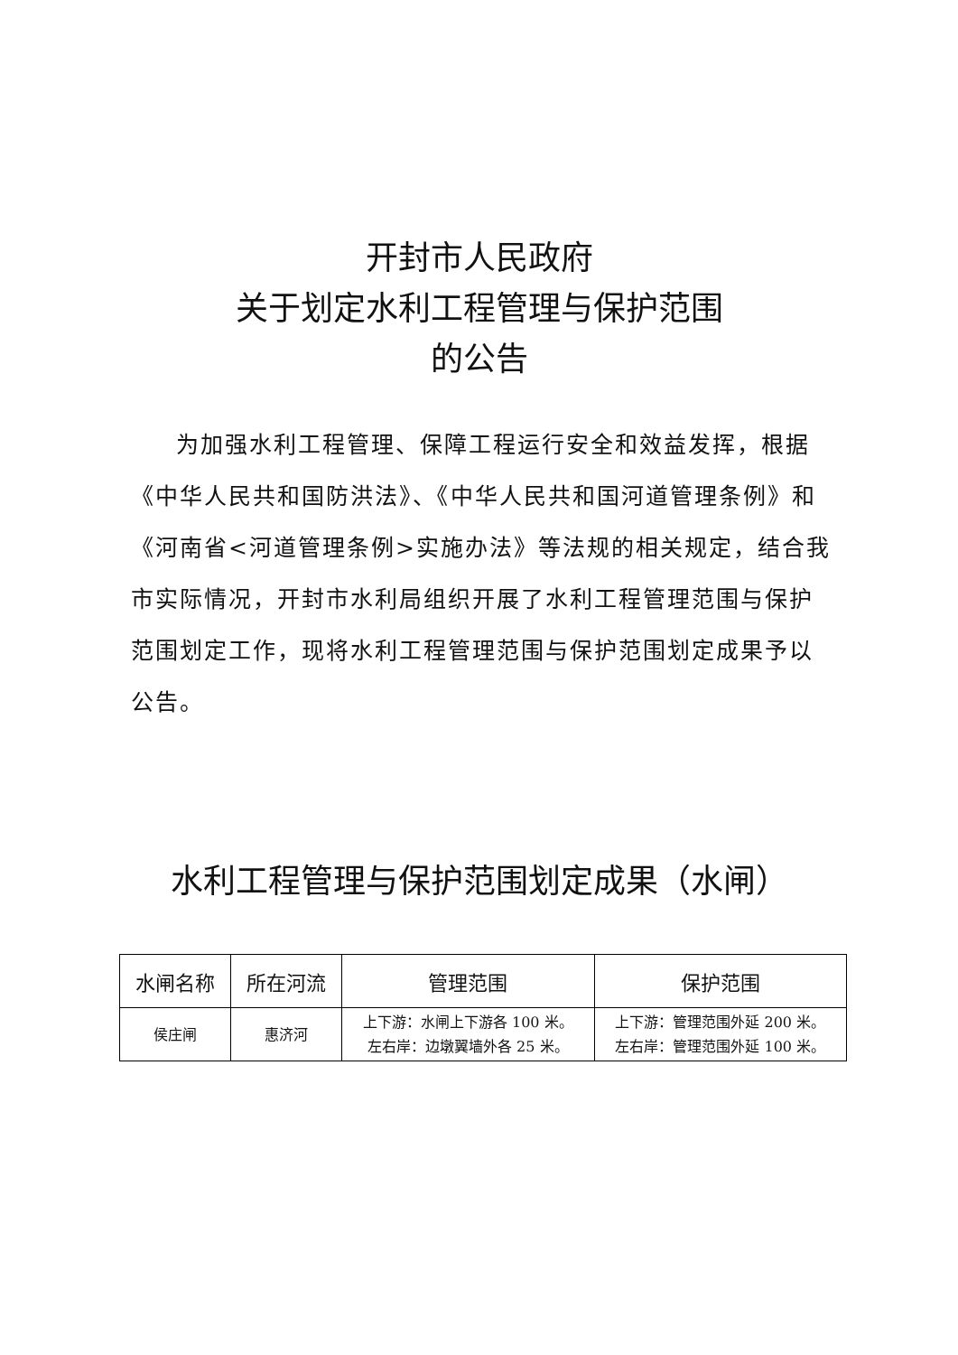开封市人民政府
关于划定水利工程管理与保护范围
的公告
为加强水利工程管理、保障工程运行安全和效益发挥，根据《中华人民共和国防洪法》、《中华人民共和国河道管理条例》和《河南省<河道管理条例>实施办法》等法规的相关规定，结合我市实际情况，开封市水利局组织开展了水利工程管理范围与保护范围划定工作，现将水利工程管理范围与保护范围划定成果予以公告。
水利工程管理与保护范围划定成果（水闸）
| 水闸名称 | 所在河流 | 管理范围 | 保护范围 |
| --- | --- | --- | --- |
| 侯庄闸 | 惠济河 | 上下游：水闸上下游各 100 米。 左右岸：边墩翼墙外各 25 米。 | 上下游：管理范围外延 200 米。 左右岸：管理范围外延 100 米。 |